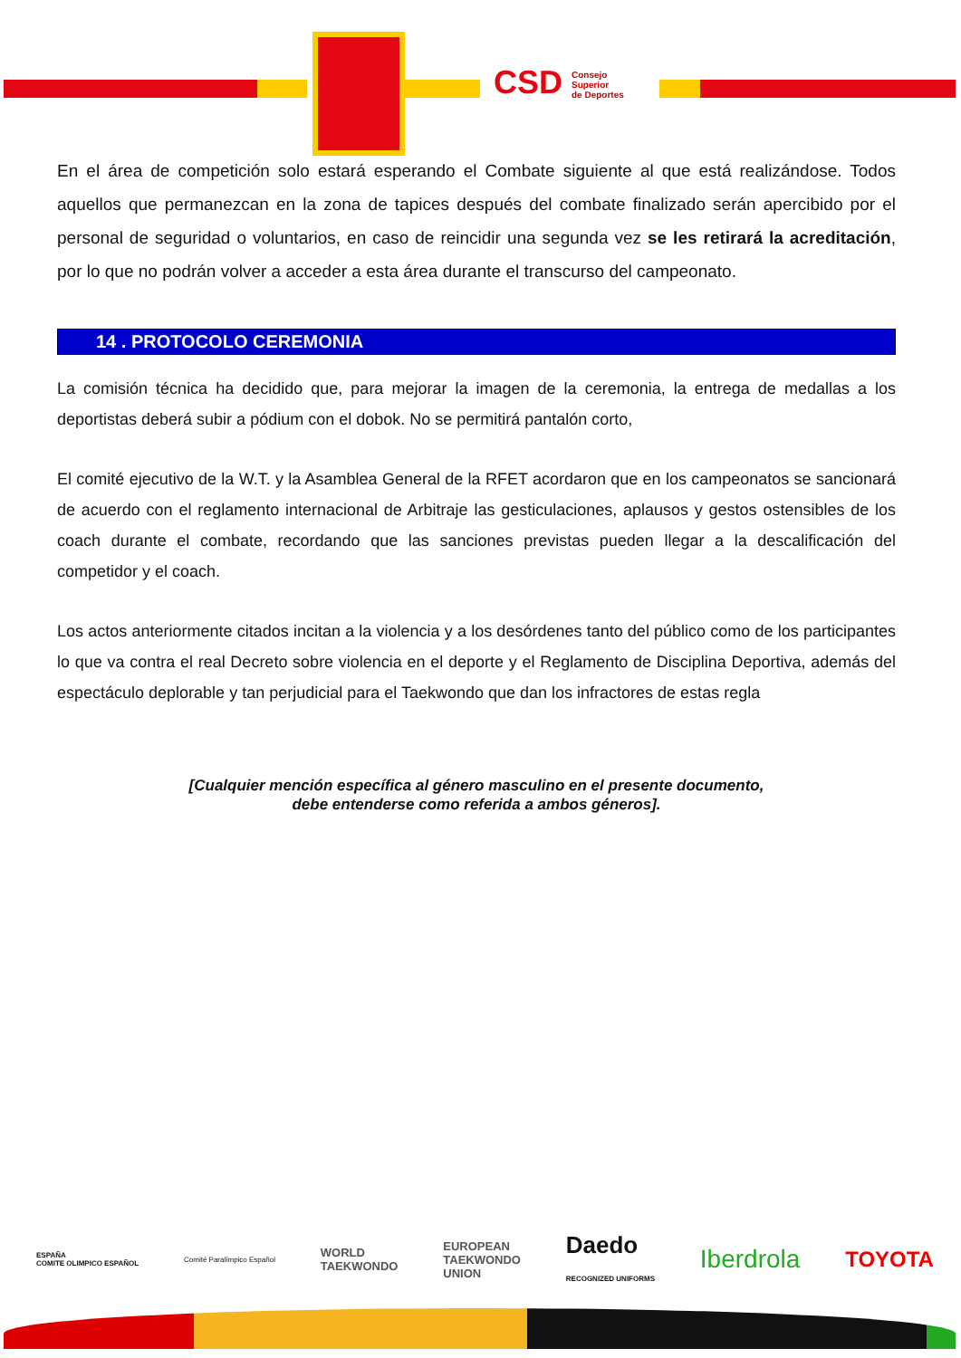CSD Consejo
Superior
de Deportes
En el área de competición solo estará esperando el Combate siguiente al que está realizándose. Todos aquellos que permanezcan en la zona de tapices después del combate finalizado serán apercibido por el personal de seguridad o voluntarios, en caso de reincidir una segunda vez se les retirará la acreditación, por lo que no podrán volver a acceder a esta área durante el transcurso del campeonato.
14 . PROTOCOLO CEREMONIA
La comisión técnica ha decidido que, para mejorar la imagen de la ceremonia, la entrega de medallas a los deportistas deberá subir a pódium con el dobok. No se permitirá pantalón corto,
El comité ejecutivo de la W.T. y la Asamblea General de la RFET acordaron que en los campeonatos se sancionará de acuerdo con el reglamento internacional de Arbitraje las gesticulaciones, aplausos y gestos ostensibles de los coach durante el combate, recordando que las sanciones previstas pueden llegar a la descalificación del competidor y el coach.
Los actos anteriormente citados incitan a la violencia y a los desórdenes tanto del público como de los participantes lo que va contra el real Decreto sobre violencia en el deporte y el Reglamento de Disciplina Deportiva, además del espectáculo deplorable y tan perjudicial para el Taekwondo que dan los infractores de estas regla
[Cualquier mención específica al género masculino en el presente documento,
debe entenderse como referida a ambos géneros].
ESPAÑA
COMITE OLIMPICO ESPAÑOL Comité Paralímpico Español WORLD
TAEKWONDO EUROPEAN
TAEKWONDO
UNION Daedo
RECOGNIZED UNIFORMS Iberdrola TOYOTA